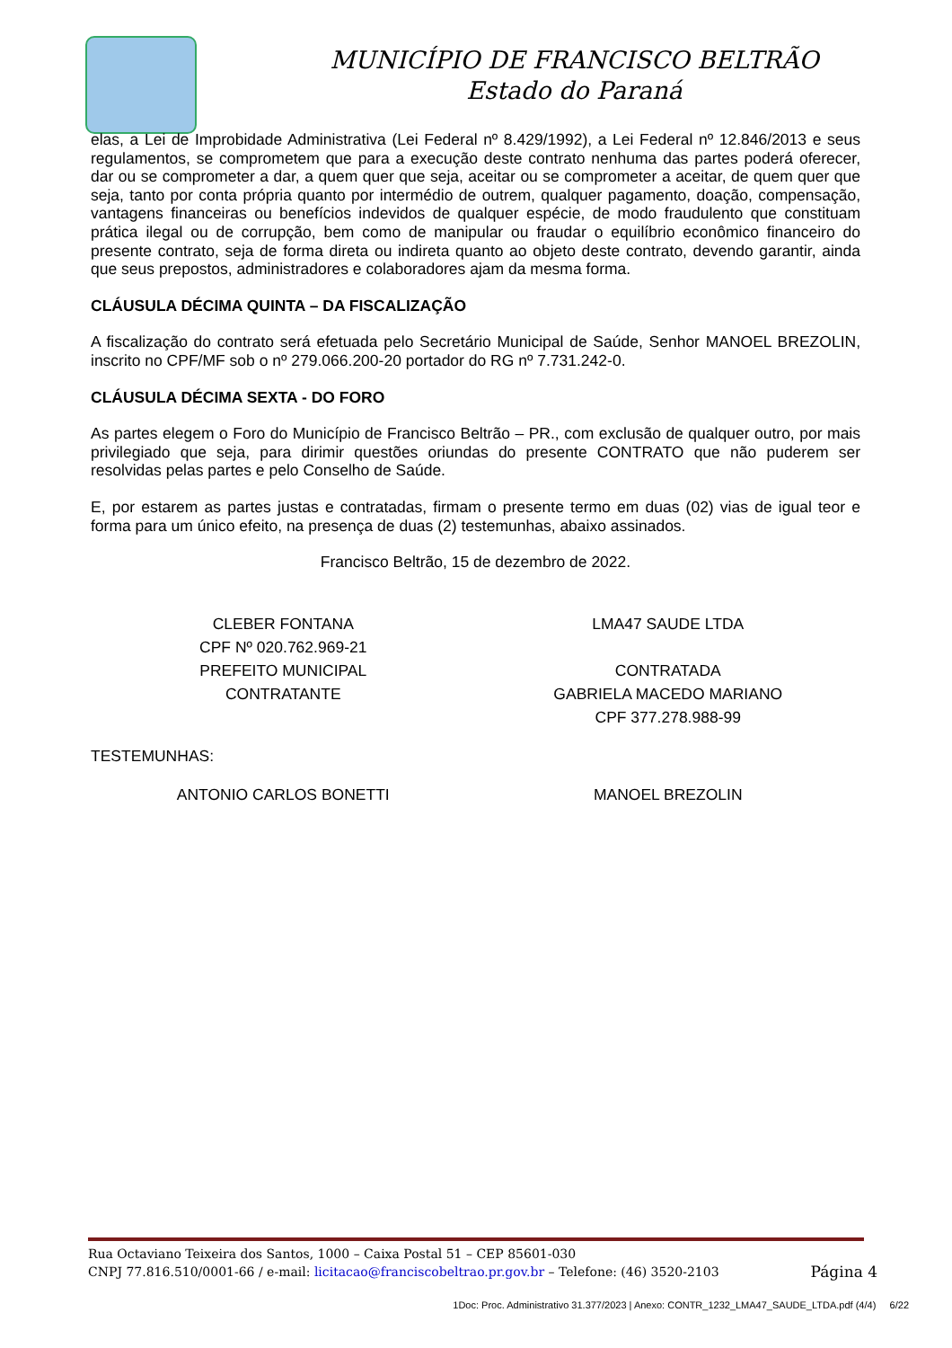MUNICÍPIO DE FRANCISCO BELTRÃO
Estado do Paraná
elas, a Lei de Improbidade Administrativa (Lei Federal nº 8.429/1992), a Lei Federal nº 12.846/2013 e seus regulamentos, se comprometem que para a execução deste contrato nenhuma das partes poderá oferecer, dar ou se comprometer a dar, a quem quer que seja, aceitar ou se comprometer a aceitar, de quem quer que seja, tanto por conta própria quanto por intermédio de outrem, qualquer pagamento, doação, compensação, vantagens financeiras ou benefícios indevidos de qualquer espécie, de modo fraudulento que constituam prática ilegal ou de corrupção, bem como de manipular ou fraudar o equilíbrio econômico financeiro do presente contrato, seja de forma direta ou indireta quanto ao objeto deste contrato, devendo garantir, ainda que seus prepostos, administradores e colaboradores ajam da mesma forma.
CLÁUSULA DÉCIMA QUINTA – DA FISCALIZAÇÃO
A fiscalização do contrato será efetuada pelo Secretário Municipal de Saúde, Senhor MANOEL BREZOLIN, inscrito no CPF/MF sob o nº 279.066.200-20 portador do RG nº 7.731.242-0.
CLÁUSULA DÉCIMA SEXTA - DO FORO
As partes elegem o Foro do Município de Francisco Beltrão – PR., com exclusão de qualquer outro, por mais privilegiado que seja, para dirimir questões oriundas do presente CONTRATO que não puderem ser resolvidas pelas partes e pelo Conselho de Saúde.
E, por estarem as partes justas e contratadas, firmam o presente termo em duas (02) vias de igual teor e forma para um único efeito, na presença de duas (2) testemunhas, abaixo assinados.
Francisco Beltrão, 15 de dezembro de 2022.
CLEBER FONTANA
CPF Nº 020.762.969-21
PREFEITO MUNICIPAL
CONTRATANTE
LMA47 SAUDE LTDA
CONTRATADA
GABRIELA MACEDO MARIANO
CPF 377.278.988-99
TESTEMUNHAS:
ANTONIO CARLOS BONETTI MANOEL BREZOLIN
Rua Octaviano Teixeira dos Santos, 1000 – Caixa Postal 51 – CEP 85601-030
CNPJ 77.816.510/0001-66 / e-mail: licitacao@franciscobeltrao.pr.gov.br – Telefone: (46) 3520-2103 Página 4
1Doc: Proc. Administrativo 31.377/2023 | Anexo: CONTR_1232_LMA47_SAUDE_LTDA.pdf (4/4) 6/22